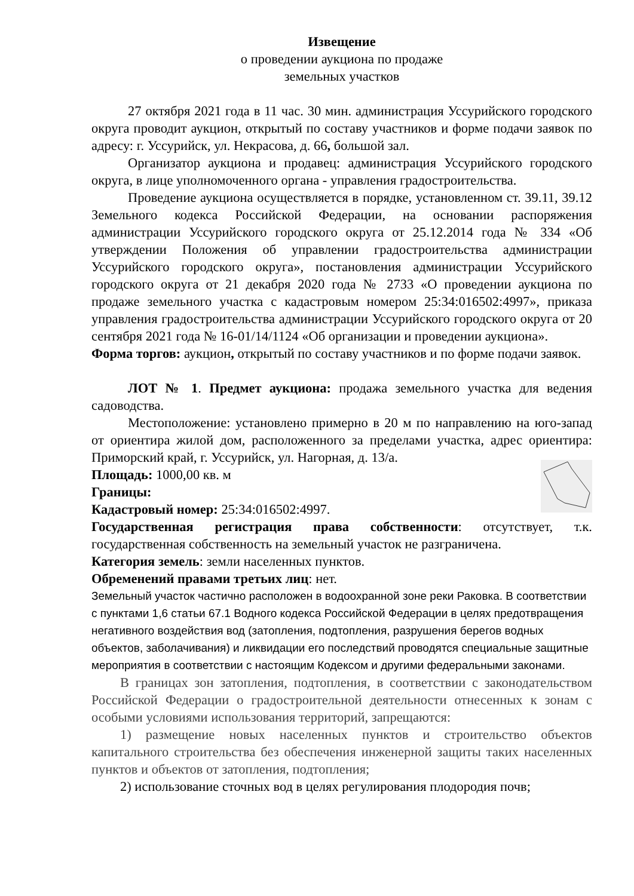Извещение
о проведении аукциона по продаже
земельных участков
27 октября 2021 года в 11 час. 30 мин. администрация Уссурийского городского округа проводит аукцион, открытый по составу участников и форме подачи заявок по адресу: г. Уссурийск, ул. Некрасова, д. 66, большой зал.
Организатор аукциона и продавец: администрация Уссурийского городского округа, в лице уполномоченного органа - управления градостроительства.
Проведение аукциона осуществляется в порядке, установленном ст. 39.11, 39.12 Земельного кодекса Российской Федерации, на основании распоряжения администрации Уссурийского городского округа от 25.12.2014 года № 334 «Об утверждении Положения об управлении градостроительства администрации Уссурийского городского округа», постановления администрации Уссурийского городского округа от 21 декабря 2020 года № 2733 «О проведении аукциона по продаже земельного участка с кадастровым номером 25:34:016502:4997», приказа управления градостроительства администрации Уссурийского городского округа от 20 сентября 2021 года № 16-01/14/1124 «Об организации и проведении аукциона».
Форма торгов: аукцион, открытый по составу участников и по форме подачи заявок.
ЛОТ № 1. Предмет аукциона: продажа земельного участка для ведения садоводства.
Местоположение: установлено примерно в 20 м по направлению на юго-запад от ориентира жилой дом, расположенного за пределами участка, адрес ориентира: Приморский край, г. Уссурийск, ул. Нагорная, д. 13/а.
Площадь: 1000,00 кв. м
Границы:
Кадастровый номер: 25:34:016502:4997.
Государственная регистрация права собственности: отсутствует, т.к. государственная собственность на земельный участок не разграничена.
Категория земель: земли населенных пунктов.
Обременений правами третьих лиц: нет.
Земельный участок частично расположен в водоохранной зоне реки Раковка. В соответствии с пунктами 1,6 статьи 67.1 Водного кодекса Российской Федерации в целях предотвращения негативного воздействия вод (затопления, подтопления, разрушения берегов водных объектов, заболачивания) и ликвидации его последствий проводятся специальные защитные мероприятия в соответствии с настоящим Кодексом и другими федеральными законами.
В границах зон затопления, подтопления, в соответствии с законодательством Российской Федерации о градостроительной деятельности отнесенных к зонам с особыми условиями использования территорий, запрещаются:
1) размещение новых населенных пунктов и строительство объектов капитального строительства без обеспечения инженерной защиты таких населенных пунктов и объектов от затопления, подтопления;
2) использование сточных вод в целях регулирования плодородия почв;